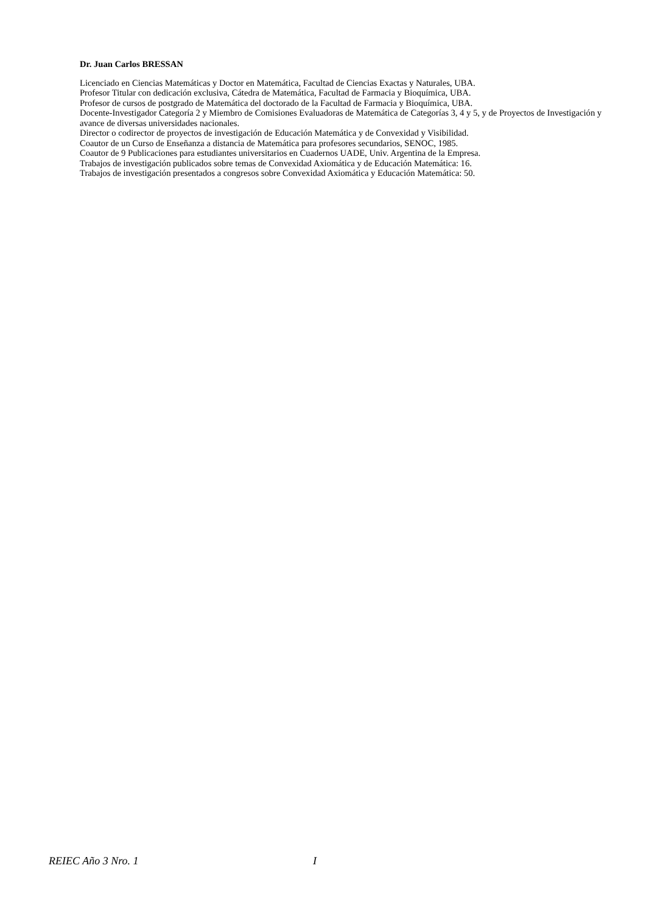Dr. Juan Carlos BRESSAN
Licenciado en Ciencias Matemáticas y Doctor en Matemática, Facultad de Ciencias Exactas y Naturales, UBA.
Profesor Titular con dedicación exclusiva, Cátedra de Matemática, Facultad de Farmacia y Bioquímica, UBA.
Profesor de cursos de postgrado de Matemática del doctorado de la Facultad de Farmacia y Bioquímica, UBA.
Docente-Investigador Categoría 2 y Miembro de Comisiones Evaluadoras de Matemática de Categorías 3, 4 y 5, y de Proyectos de Investigación y avance de diversas universidades nacionales.
Director o codirector de proyectos de investigación de Educación Matemática y de Convexidad y Visibilidad.
Coautor de un Curso de Enseñanza a distancia de Matemática para profesores secundarios, SENOC, 1985.
Coautor de 9 Publicaciones para estudiantes universitarios en Cuadernos UADE, Univ. Argentina de la Empresa.
Trabajos de investigación publicados sobre temas de Convexidad Axiomática y de Educación Matemática: 16.
Trabajos de investigación presentados a congresos sobre Convexidad Axiomática y Educación Matemática: 50.
REIEC Año 3 Nro. 1 I